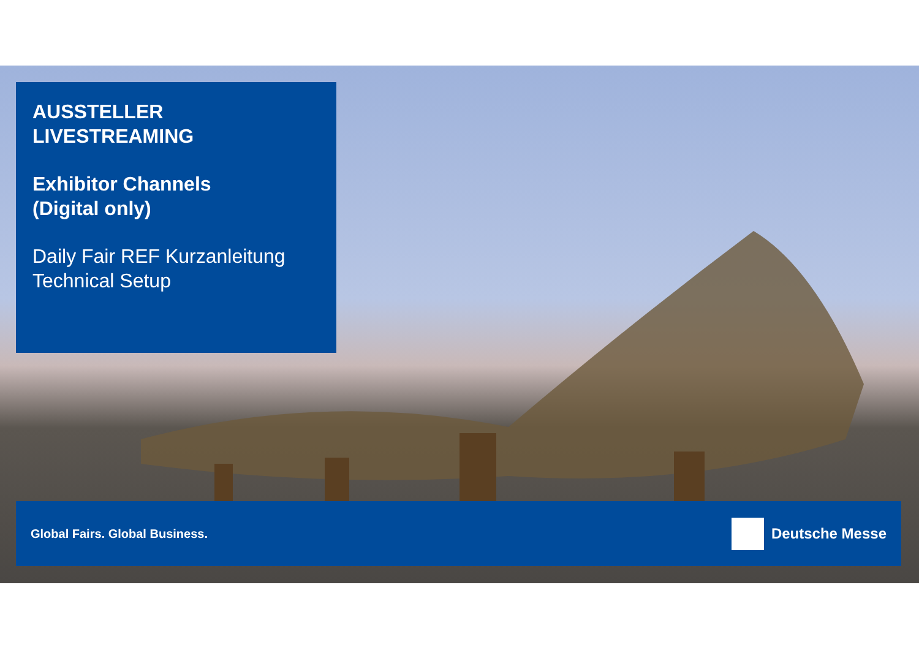AUSSTELLER
LIVESTREAMING
Exhibitor Channels
(Digital only)
Daily Fair REF Kurzanleitung
Technical Setup
Global Fairs. Global Business. Deutsche Messe